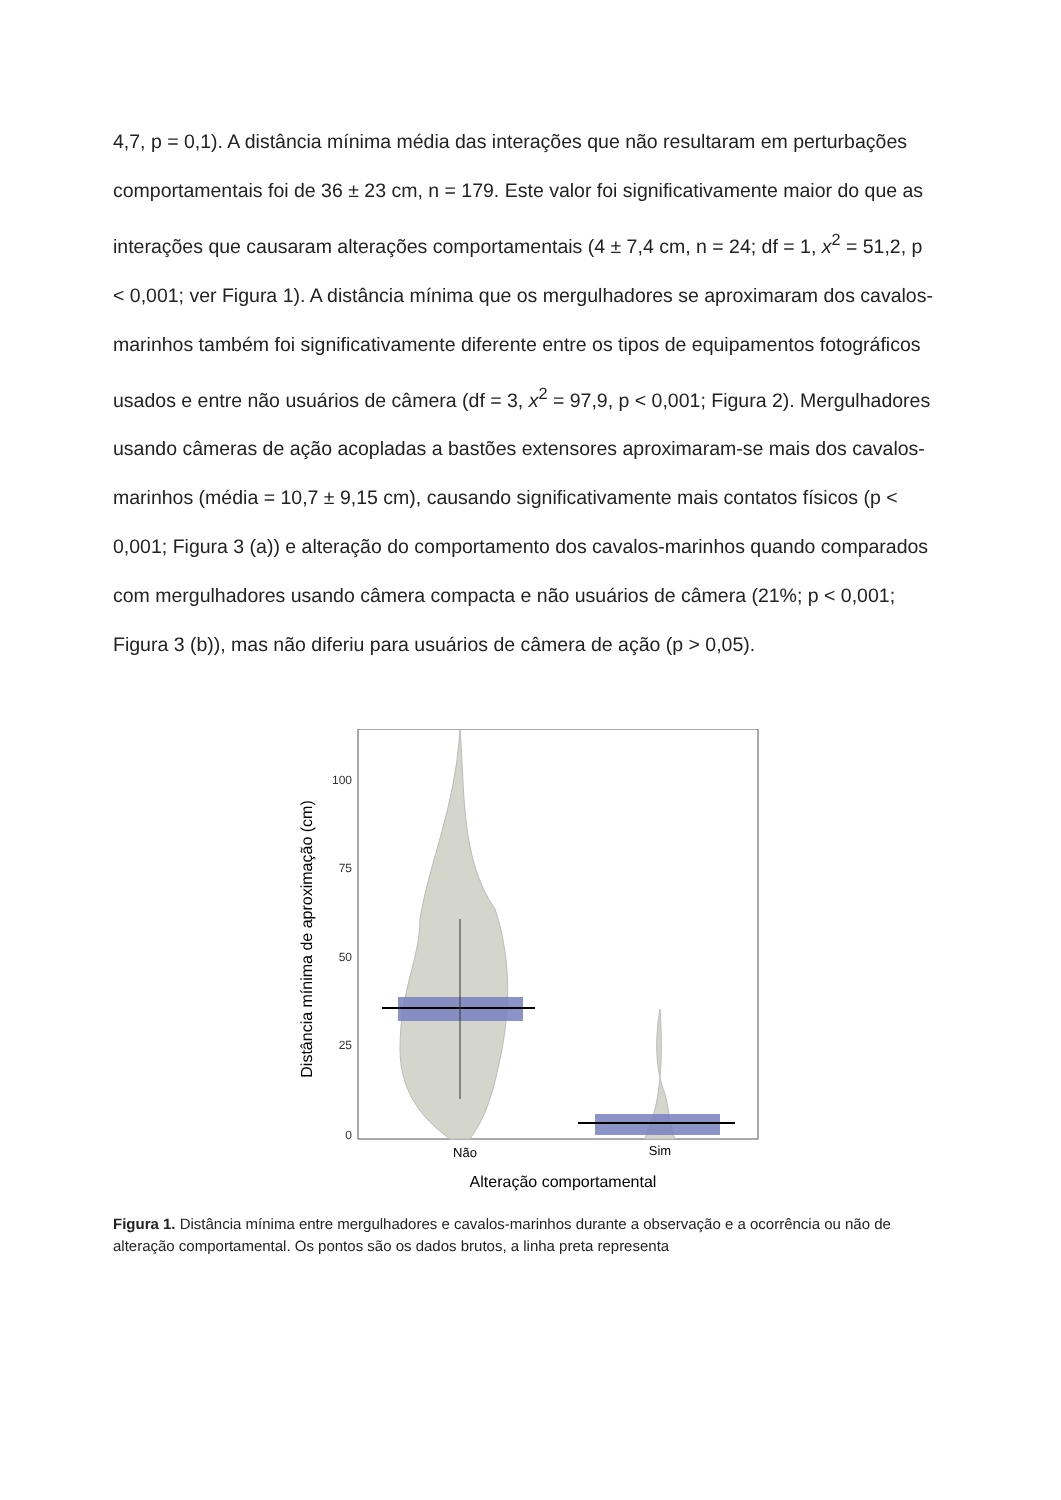4,7, p = 0,1). A distância mínima média das interações que não resultaram em perturbações comportamentais foi de 36 ± 23 cm, n = 179. Este valor foi significativamente maior do que as interações que causaram alterações comportamentais (4 ± 7,4 cm, n = 24; df = 1, x<sup>2</sup> = 51,2, p < 0,001; ver Figura 1). A distância mínima que os mergulhadores se aproximaram dos cavalos-marinhos também foi significativamente diferente entre os tipos de equipamentos fotográficos usados e entre não usuários de câmera (df = 3, x<sup>2</sup> = 97,9, p < 0,001; Figura 2). Mergulhadores usando câmeras de ação acopladas a bastões extensores aproximaram-se mais dos cavalos-marinhos (média = 10,7 ± 9,15 cm), causando significativamente mais contatos físicos (p < 0,001; Figura 3 (a)) e alteração do comportamento dos cavalos-marinhos quando comparados com mergulhadores usando câmera compacta e não usuários de câmera (21%; p < 0,001; Figura 3 (b)), mas não diferiu para usuários de câmera de ação (p > 0,05).
100
75
50
25
0
Não
Sim
Alteração comportamental
Distância mínima de aproximação (cm)
Figura 1. Distância mínima entre mergulhadores e cavalos-marinhos durante a observação e a ocorrência ou não de alteração comportamental. Os pontos são os dados brutos, a linha preta representa